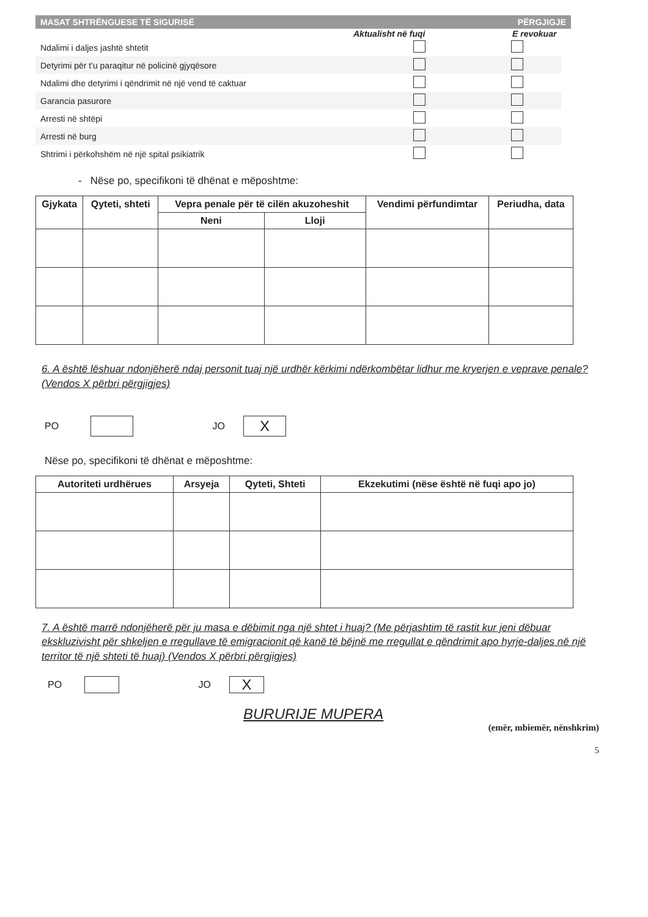MASAT SHTRËNGUESE TË SIGURISË PËRGJIGJE
Aktualisht në fuqi E revokuar
Ndalimi i daljes jashtë shtetit
Detyrimi për t'u paraqitur në policinë gjyqësore
Ndalimi dhe detyrimi i qëndrimit në një vend të caktuar
Garancia pasurore
Arresti në shtëpi
Arresti në burg
Shtrimi i përkohshëm në një spital psikiatrik
- Nëse po, specifikoni të dhënat e mëposhtme:
| Gjykata | Qyteti, shteti | Vepra penale për të cilën akuzoheshit | | Vendimi përfundimtar | Periudha, data |
| --- | --- | --- | --- | --- | --- |
| | | Neni | Lloji | | |
6. A është lëshuar ndonjëherë ndaj personit tuaj një urdhër kërkimi ndërkombëtar lidhur me kryerjen e veprave penale? (Vendos X përbri përgjigjes)
PO JO X
Nëse po, specifikoni të dhënat e mëposhtme:
| Autoriteti urdhërues | Arsyeja | Qyteti, Shteti | Ekzekutimi (nëse është në fuqi apo jo) |
| --- | --- | --- | --- |
7. A është marrë ndonjëherë për ju masa e dëbimit nga një shtet i huaj? (Me përjashtim të rastit kur jeni dëbuar ekskluzivisht për shkeljen e rregullave të emigracionit që kanë të bëjnë me rregullat e qëndrimit apo hyrje-daljes në një territor të një shteti të huaj) (Vendos X përbri përgjigjes)
PO JO X
BURURIJE MUPERA
(emër, mbiemër, nënshkrim)
5